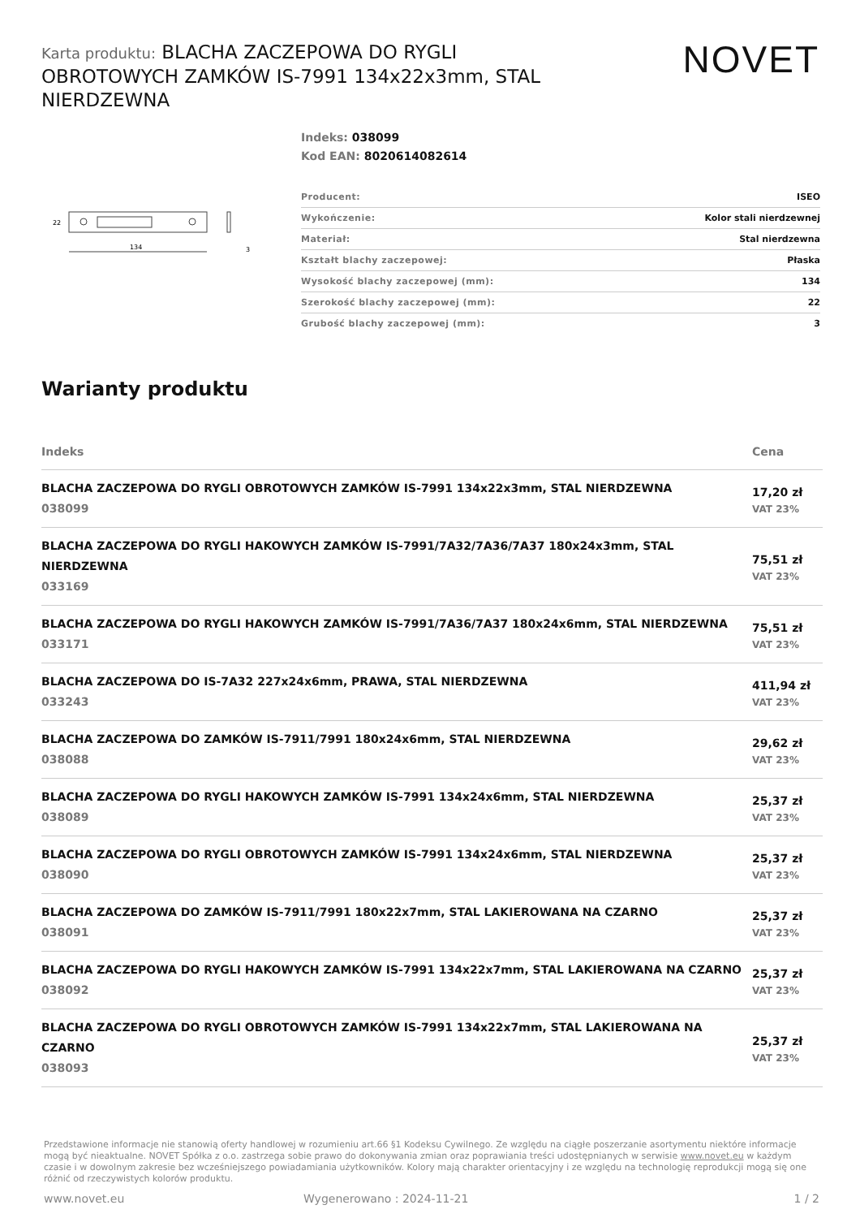Karta produktu: BLACHA ZACZEPOWA DO RYGLI OBROTOWYCH ZAMKÓW IS-7991 134x22x3mm, STAL NIERDZEWNA
NOVET
134
22
3
Indeks: 038099
Kod EAN: 8020614082614
| Producent: | ISEO |
| Wykończenie: | Kolor stali nierdzewnej |
| Materiał: | Stal nierdzewna |
| Kształt blachy zaczepowej: | Płaska |
| Wysokość blachy zaczepowej (mm): | 134 |
| Szerokość blachy zaczepowej (mm): | 22 |
| Grubość blachy zaczepowej (mm): | 3 |
Warianty produktu
| Indeks | Cena |
| --- | --- |
| BLACHA ZACZEPOWA DO RYGLI OBROTOWYCH ZAMKÓW IS-7991 134x22x3mm, STAL NIERDZEWNA 038099 | 17,20 zł VAT 23% |
| BLACHA ZACZEPOWA DO RYGLI HAKOWYCH ZAMKÓW IS-7991/7A32/7A36/7A37 180x24x3mm, STAL NIERDZEWNA 033169 | 75,51 zł VAT 23% |
| BLACHA ZACZEPOWA DO RYGLI HAKOWYCH ZAMKÓW IS-7991/7A36/7A37 180x24x6mm, STAL NIERDZEWNA 033171 | 75,51 zł VAT 23% |
| BLACHA ZACZEPOWA DO IS-7A32 227x24x6mm, PRAWA, STAL NIERDZEWNA 033243 | 411,94 zł VAT 23% |
| BLACHA ZACZEPOWA DO ZAMKÓW IS-7911/7991 180x24x6mm, STAL NIERDZEWNA 038088 | 29,62 zł VAT 23% |
| BLACHA ZACZEPOWA DO RYGLI HAKOWYCH ZAMKÓW IS-7991 134x24x6mm, STAL NIERDZEWNA 038089 | 25,37 zł VAT 23% |
| BLACHA ZACZEPOWA DO RYGLI OBROTOWYCH ZAMKÓW IS-7991 134x24x6mm, STAL NIERDZEWNA 038090 | 25,37 zł VAT 23% |
| BLACHA ZACZEPOWA DO ZAMKÓW IS-7911/7991 180x22x7mm, STAL LAKIEROWANA NA CZARNO 038091 | 25,37 zł VAT 23% |
| BLACHA ZACZEPOWA DO RYGLI HAKOWYCH ZAMKÓW IS-7991 134x22x7mm, STAL LAKIEROWANA NA CZARNO 038092 | 25,37 zł VAT 23% |
| BLACHA ZACZEPOWA DO RYGLI OBROTOWYCH ZAMKÓW IS-7991 134x22x7mm, STAL LAKIEROWANA NA CZARNO 038093 | 25,37 zł VAT 23% |
Przedstawione informacje nie stanowią oferty handlowej w rozumieniu art.66 §1 Kodeksu Cywilnego. Ze względu na ciągłe poszerzanie asortymentu niektóre informacje mogą być nieaktualne. NOVET Spółka z o.o. zastrzega sobie prawo do dokonywania zmian oraz poprawiania treści udostępnianych w serwisie www.novet.eu w każdym czasie i w dowolnym zakresie bez wcześniejszego powiadamiania użytkowników. Kolory mają charakter orientacyjny i ze względu na technologię reprodukcji mogą się one różnić od rzeczywistych kolorów produktu.
www.novet.eu Wygenerowano : 2024-11-21 1 / 2